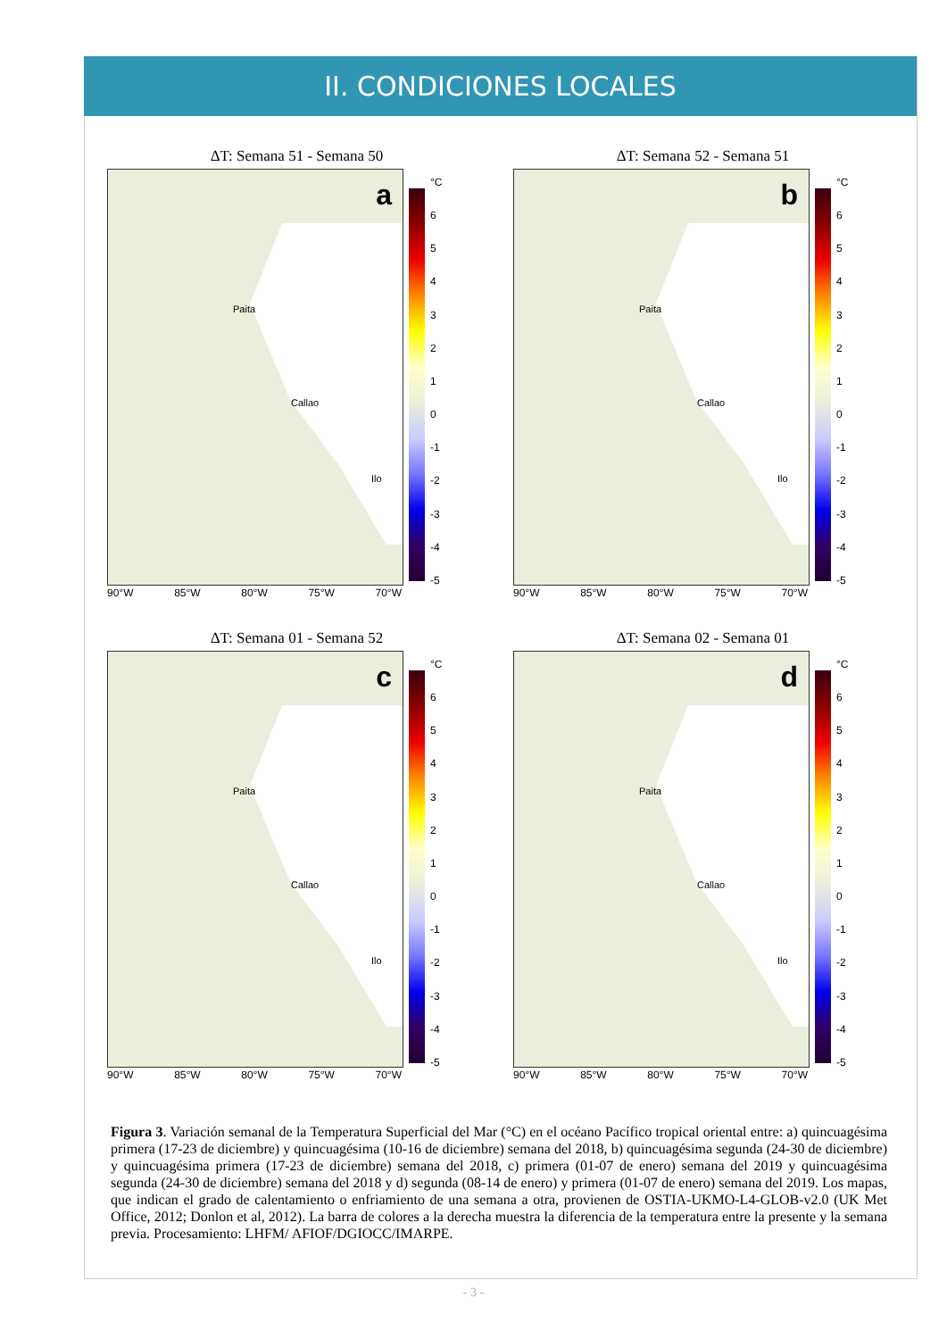II. CONDICIONES LOCALES
ΔT: Semana 51 - Semana 50
a
Paita
Callao
Ilo
°C
6543210
-1
-2
-3
-4
-5
90°W 85°W 80°W 75°W 70°W
ΔT: Semana 52 - Semana 51
b
Paita
Callao
Ilo
°C
6543210
-1
-2
-3
-4
-5
90°W 85°W 80°W 75°W 70°W
ΔT: Semana 01 - Semana 52
c
Paita
Callao
Ilo
°C
6543210
-1
-2
-3
-4
-5
90°W 85°W 80°W 75°W 70°W
ΔT: Semana 02 - Semana 01
d
Paita
Callao
Ilo
°C
6543210
-1
-2
-3
-4
-5
90°W 85°W 80°W 75°W 70°W
Figura 3. Variación semanal de la Temperatura Superficial del Mar (°C) en el océano Pacífico tropical oriental entre: a) quincuagésima primera (17-23 de diciembre) y quincuagésima (10-16 de diciembre) semana del 2018, b) quincuagésima segunda (24-30 de diciembre) y quincuagésima primera (17-23 de diciembre) semana del 2018, c) primera (01-07 de enero) semana del 2019 y quincuagésima segunda (24-30 de diciembre) semana del 2018 y d) segunda (08-14 de enero) y primera (01-07 de enero) semana del 2019. Los mapas, que indican el grado de calentamiento o enfriamiento de una semana a otra, provienen de OSTIA-UKMO-L4-GLOB-v2.0 (UK Met Office, 2012; Donlon et al, 2012). La barra de colores a la derecha muestra la diferencia de la temperatura entre la presente y la semana previa. Procesamiento: LHFM/ AFIOF/DGIOCC/IMARPE.
- 3 -